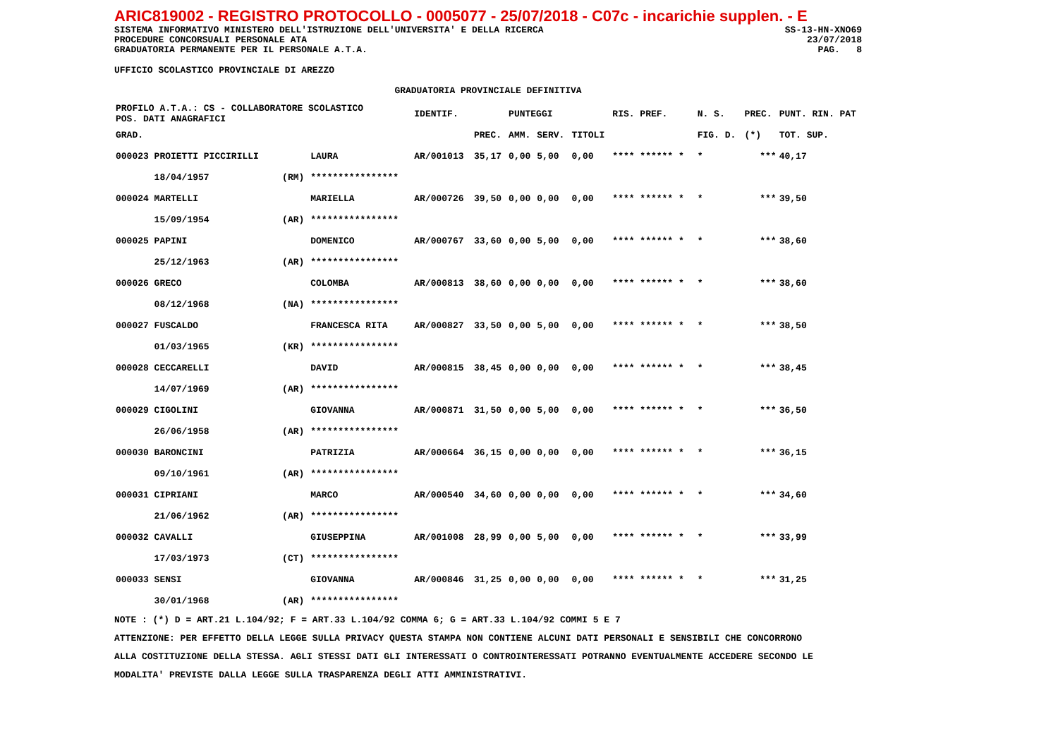ARIC819002 - REGISTRO PROTOCOLLO - 0005077 - 25/07/2018 - C07c - incarichie supplen. - E
SISTEMA INFORMATIVO MINISTERO DELL'ISTRUZIONE DELL'UNIVERSITA' E DELLA RICERCA SS-13-HN-XNO69
PROCEDURE CONCORSUALI PERSONALE ATA 23/07/2018
GRADUATORIA PERMANENTE PER IL PERSONALE A.T.A. PAG. 8
UFFICIO SCOLASTICO PROVINCIALE DI AREZZO
GRADUATORIA PROVINCIALE DEFINITIVA
| PROFILO A.T.A.: CS - COLLABORATORE SCOLASTICO POS. DATI ANAGRAFICI | | | IDENTIF. | | PUNTEGGI | | | RIS. PREF. | N. S. | PREC. | PUNT. RIN. PAT |
| --- | --- | --- | --- | --- | --- | --- | --- | --- | --- | --- | --- |
| GRAD. | | | | PREC. | AMM. | SERV. | TITOLI | | FIG. D. | (*) | TOT. SUP. |
| 000023 PROIETTI PICCIRILLI | | LAURA | AR/001013 | 35,17 | 0,00 | 5,00 | 0,00 | **** ****** * | * | *** | 40,17 |
| 18/04/1957 | (RM) | **************** | | | | | | | | | |
| 000024 MARTELLI | | MARIELLA | AR/000726 | 39,50 | 0,00 | 0,00 | 0,00 | **** ****** * | * | *** | 39,50 |
| 15/09/1954 | (AR) | **************** | | | | | | | | | |
| 000025 PAPINI | | DOMENICO | AR/000767 | 33,60 | 0,00 | 5,00 | 0,00 | **** ****** * | * | *** | 38,60 |
| 25/12/1963 | (AR) | **************** | | | | | | | | | |
| 000026 GRECO | | COLOMBA | AR/000813 | 38,60 | 0,00 | 0,00 | 0,00 | **** ****** * | * | *** | 38,60 |
| 08/12/1968 | (NA) | **************** | | | | | | | | | |
| 000027 FUSCALDO | | FRANCESCA RITA | AR/000827 | 33,50 | 0,00 | 5,00 | 0,00 | **** ****** * | * | *** | 38,50 |
| 01/03/1965 | (KR) | **************** | | | | | | | | | |
| 000028 CECCARELLI | | DAVID | AR/000815 | 38,45 | 0,00 | 0,00 | 0,00 | **** ****** * | * | *** | 38,45 |
| 14/07/1969 | (AR) | **************** | | | | | | | | | |
| 000029 CIGOLINI | | GIOVANNA | AR/000871 | 31,50 | 0,00 | 5,00 | 0,00 | **** ****** * | * | *** | 36,50 |
| 26/06/1958 | (AR) | **************** | | | | | | | | | |
| 000030 BARONCINI | | PATRIZIA | AR/000664 | 36,15 | 0,00 | 0,00 | 0,00 | **** ****** * | * | *** | 36,15 |
| 09/10/1961 | (AR) | **************** | | | | | | | | | |
| 000031 CIPRIANI | | MARCO | AR/000540 | 34,60 | 0,00 | 0,00 | 0,00 | **** ****** * | * | *** | 34,60 |
| 21/06/1962 | (AR) | **************** | | | | | | | | | |
| 000032 CAVALLI | | GIUSEPPINA | AR/001008 | 28,99 | 0,00 | 5,00 | 0,00 | **** ****** * | * | *** | 33,99 |
| 17/03/1973 | (CT) | **************** | | | | | | | | | |
| 000033 SENSI | | GIOVANNA | AR/000846 | 31,25 | 0,00 | 0,00 | 0,00 | **** ****** * | * | *** | 31,25 |
| 30/01/1968 | (AR) | **************** | | | | | | | | | |
NOTE : (*) D = ART.21 L.104/92; F = ART.33 L.104/92 COMMA 6; G = ART.33 L.104/92 COMMI 5 E 7
ATTENZIONE: PER EFFETTO DELLA LEGGE SULLA PRIVACY QUESTA STAMPA NON CONTIENE ALCUNI DATI PERSONALI E SENSIBILI CHE CONCORRONO
ALLA COSTITUZIONE DELLA STESSA. AGLI STESSI DATI GLI INTERESSATI O CONTROINTERESSATI POTRANNO EVENTUALMENTE ACCEDERE SECONDO LE
MODALITA' PREVISTE DALLA LEGGE SULLA TRASPARENZA DEGLI ATTI AMMINISTRATIVI.